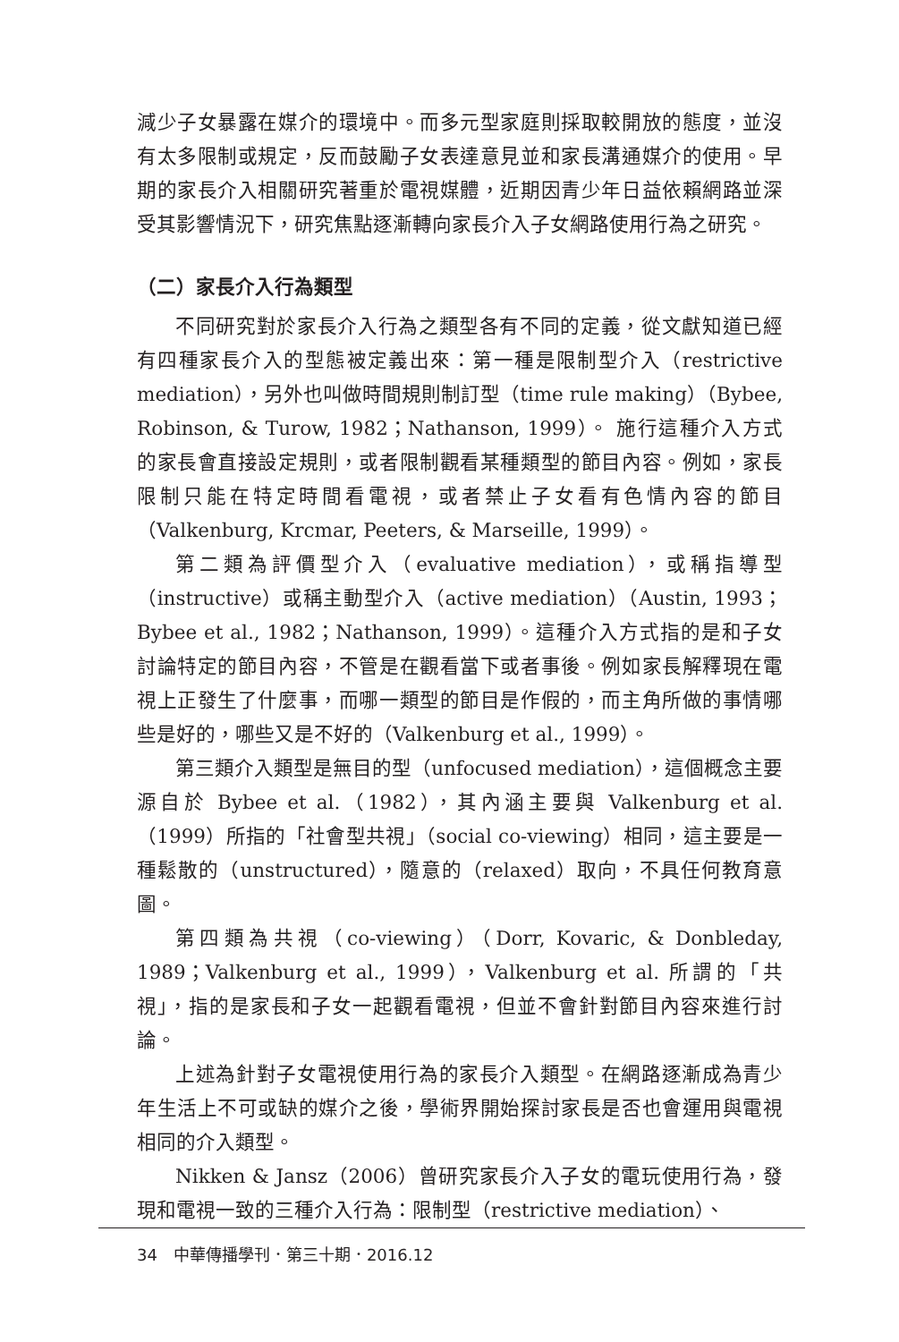減少子女暴露在媒介的環境中。而多元型家庭則採取較開放的態度，並沒有太多限制或規定，反而鼓勵子女表達意見並和家長溝通媒介的使用。早期的家長介入相關研究著重於電視媒體，近期因青少年日益依賴網路並深受其影響情況下，研究焦點逐漸轉向家長介入子女網路使用行為之研究。
（二）家長介入行為類型
不同研究對於家長介入行為之類型各有不同的定義，從文獻知道已經有四種家長介入的型態被定義出來：第一種是限制型介入（restrictive mediation），另外也叫做時間規則制訂型（time rule making）（Bybee, Robinson, & Turow, 1982；Nathanson, 1999）。 施行這種介入方式的家長會直接設定規則，或者限制觀看某種類型的節目內容。例如，家長限制只能在特定時間看電視，或者禁止子女看有色情內容的節目（Valkenburg, Krcmar, Peeters, & Marseille, 1999）。
第二類為評價型介入（evaluative mediation），或稱指導型（instructive）或稱主動型介入（active mediation）（Austin, 1993；Bybee et al., 1982；Nathanson, 1999）。這種介入方式指的是和子女討論特定的節目內容，不管是在觀看當下或者事後。例如家長解釋現在電視上正發生了什麼事，而哪一類型的節目是作假的，而主角所做的事情哪些是好的，哪些又是不好的（Valkenburg et al., 1999）。
第三類介入類型是無目的型（unfocused mediation），這個概念主要源自於 Bybee et al.（1982），其內涵主要與 Valkenburg et al.（1999）所指的「社會型共視」（social co-viewing）相同，這主要是一種鬆散的（unstructured），隨意的（relaxed）取向，不具任何教育意圖。
第四類為共視（co-viewing）（Dorr, Kovaric, & Donbleday, 1989；Valkenburg et al., 1999），Valkenburg et al. 所謂的「共視」，指的是家長和子女一起觀看電視，但並不會針對節目內容來進行討論。
上述為針對子女電視使用行為的家長介入類型。在網路逐漸成為青少年生活上不可或缺的媒介之後，學術界開始探討家長是否也會運用與電視相同的介入類型。
Nikken & Jansz（2006）曾研究家長介入子女的電玩使用行為，發現和電視一致的三種介入行為：限制型（restrictive mediation）、
34　中華傳播學刊．第三十期．2016.12